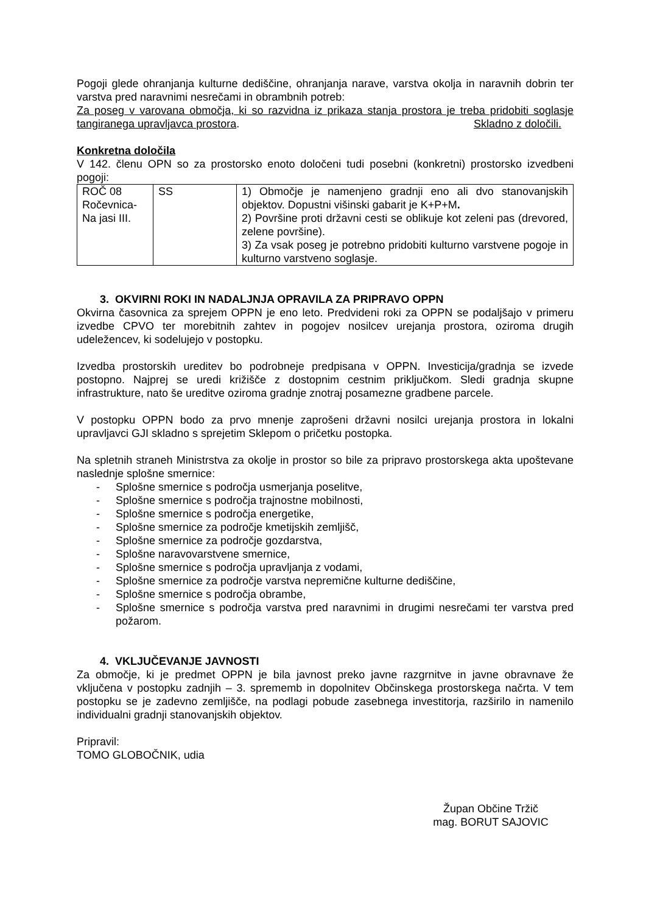Pogoji glede ohranjanja kulturne dediščine, ohranjanja narave, varstva okolja in naravnih dobrin ter varstva pred naravnimi nesrečami in obrambnih potreb:
Za poseg v varovana območja, ki so razvidna iz prikaza stanja prostora je treba pridobiti soglasje tangiranega upravljavca prostora. Skladno z določili.
Konkretna določila
V 142. členu OPN so za prostorsko enoto določeni tudi posebni (konkretni) prostorsko izvedbeni pogoji:
| ROČ 08 Ročevnica-Na jasi III. | SS | 1) Območje je namenjeno gradnji eno ali dvo stanovanjskih objektov. Dopustni višinski gabarit je K+P+M . 2) Površine proti državni cesti se oblikuje kot zeleni pas (drevored, zelene površine). 3) Za vsak poseg je potrebno pridobiti kulturno varstvene pogoje in kulturno varstveno soglasje. |
3. OKVIRNI ROKI IN NADALJNJA OPRAVILA ZA PRIPRAVO OPPN
Okvirna časovnica za sprejem OPPN je eno leto. Predvideni roki za OPPN se podaljšajo v primeru izvedbe CPVO ter morebitnih zahtev in pogojev nosilcev urejanja prostora, oziroma drugih udeležencev, ki sodelujejo v postopku.
Izvedba prostorskih ureditev bo podrobneje predpisana v OPPN. Investicija/gradnja se izvede postopno. Najprej se uredi križišče z dostopnim cestnim priključkom. Sledi gradnja skupne infrastrukture, nato še ureditve oziroma gradnje znotraj posamezne gradbene parcele.
V postopku OPPN bodo za prvo mnenje zaprošeni državni nosilci urejanja prostora in lokalni upravljavci GJI skladno s sprejetim Sklepom o pričetku postopka.
Na spletnih straneh Ministrstva za okolje in prostor so bile za pripravo prostorskega akta upoštevane naslednje splošne smernice:
- Splošne smernice s področja usmerjanja poselitve,
- Splošne smernice s področja trajnostne mobilnosti,
- Splošne smernice s področja energetike,
- Splošne smernice za področje kmetijskih zemljišč,
- Splošne smernice za področje gozdarstva,
- Splošne naravovarstvene smernice,
- Splošne smernice s področja upravljanja z vodami,
- Splošne smernice za področje varstva nepremične kulturne dediščine,
- Splošne smernice s področja obrambe,
- Splošne smernice s področja varstva pred naravnimi in drugimi nesrečami ter varstva pred požarom.
4. VKLJUČEVANJE JAVNOSTI
Za območje, ki je predmet OPPN je bila javnost preko javne razgrnitve in javne obravnave že vključena v postopku zadnjih – 3. sprememb in dopolnitev Občinskega prostorskega načrta. V tem postopku se je zadevno zemljišče, na podlagi pobude zasebnega investitorja, razširilo in namenilo individualni gradnji stanovanjskih objektov.
Pripravil:
TOMO GLOBOČNIK, udia
Župan Občine Tržič
mag. BORUT SAJOVIC